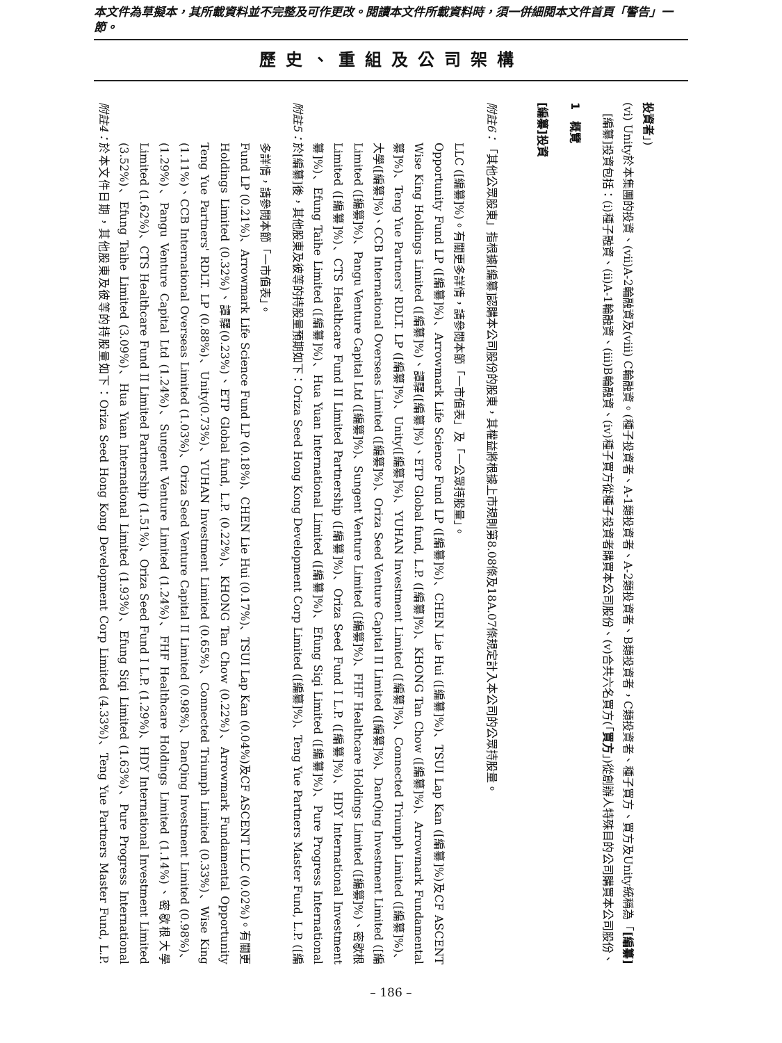本文件為草擬本，其所載資料並不完整及可作更改。閱讀本文件所載資料時，須一併細閱本文件首頁「警告」一節。
歷史、重組及公司架構
附註4：
於本文件日期，其他股東及彼等的持股量如下：Oriza Seed Hong Kong Development Corp Limited (4.33%)、Teng Yue Partners Master Fund, L.P. (3.52%)、Efung Taihe Limited (3.09%)、Hua Yuan International Limited (1.93%)、Efung Siqi Limited (1.63%)、Pure Progress International Limited (1.62%)、CTS Healthcare Fund II Limited Partnership (1.51%)、Oriza Seed Fund I L.P. (1.29%)、HDY International Investment Limited (1.29%)、Pangu Venture Capital Ltd (1.24%)、Sungent Venture Limited (1.24%)、FHF Healthcare Holdings Limited (1.14%)、密歇根大學(1.11%)、CCB International Overseas Limited (1.03%)、Oriza Seed Venture Capital II Limited (0.98%)、DanQing Investment Limited (0.98%)、Teng Yue Partners' RDLT. LP (0.88%)、Unity(0.73%)、YUHAN Investment Limited (0.65%)、Connected Triumph Limited (0.33%)、Wise King Holdings Limited (0.32%)、譚驛(0.23%)、ETP Global fund, L.P. (0.22%)、KHONG Tan Chow (0.22%)、Arrowmark Fundamental Opportunity Fund LP (0.21%)、Arrowmark Life Science Fund LP (0.18%)、CHEN Lie Hui (0.17%)、TSUI Lap Kan (0.04%)及CF ASCENT LLC (0.02%)。有關更多詳情，請參閱本節「一市值表」。
附註5：
於[編纂]後，其他股東及彼等的持股量預期如下：Oriza Seed Hong Kong Development Corp Limited ([編纂]%)、Teng Yue Partners Master Fund, L.P. ([編纂]%)、Efung Taihe Limited ([編纂]%)、Hua Yuan International Limited ([編纂]%)、Efung Siqi Limited ([編纂]%)、Pure Progress International Limited ([編纂]%)、CTS Healthcare Fund II Limited Partnership ([編纂]%)、Oriza Seed Fund I L.P. ([編纂]%)、HDY International Investment Limited ([編纂]%)、Pangu Venture Capital Ltd ([編纂]%)、Sungent Venture Limited ([編纂]%)、FHF Healthcare Holdings Limited ([編纂]%)、密歇根大學([編纂]%)、CCB International Overseas Limited ([編纂]%)、Oriza Seed Venture Capital II Limited ([編纂]%)、DanQing Investment Limited ([編纂]%)、Teng Yue Partners' RDLT. LP ([編纂]%)、Unity([編纂]%)、YUHAN Investment Limited ([編纂]%)、Connected Triumph Limited ([編纂]%)、Wise King Holdings Limited ([編纂]%)、譚驛([編纂]%)、ETP Global fund, L.P. ([編纂]%)、KHONG Tan Chow ([編纂]%)、Arrowmark Fundamental Opportunity Fund LP ([編纂]%)、Arrowmark Life Science Fund LP ([編纂]%)、CHEN Lie Hui ([編纂]%)、TSUI Lap Kan ([編纂]%)及CF ASCENT LLC ([編纂]%)。有關更多詳情，請參閱本節「一市值表」及「一公眾持股量」。
附註6：
「其他公眾股東」指根據[編纂]認購本公司股份的股東，其權益將根據上市規則第8.08條及18A.07條規定計入本公司的公眾持股量。
[編纂]投資
1　概覽
　[編纂]投資包括：(i)種子融資、(ii)A-1輪融資、(iii)B輪融資、(iv)種子買方從種子投資者購買本公司股份、(v)合共六名買方(「買方」)從創辦人特殊目的公司購買本公司股份、(vi) Unity於本集團的投資、(vii)A-2輪融資及(viii) C輪融資。(種子投資者、A-1類投資者、A-2類投資者、B類投資者，C類投資者、種子買方、買方及Unity統稱為「[編纂]投資者」)
– 186 –